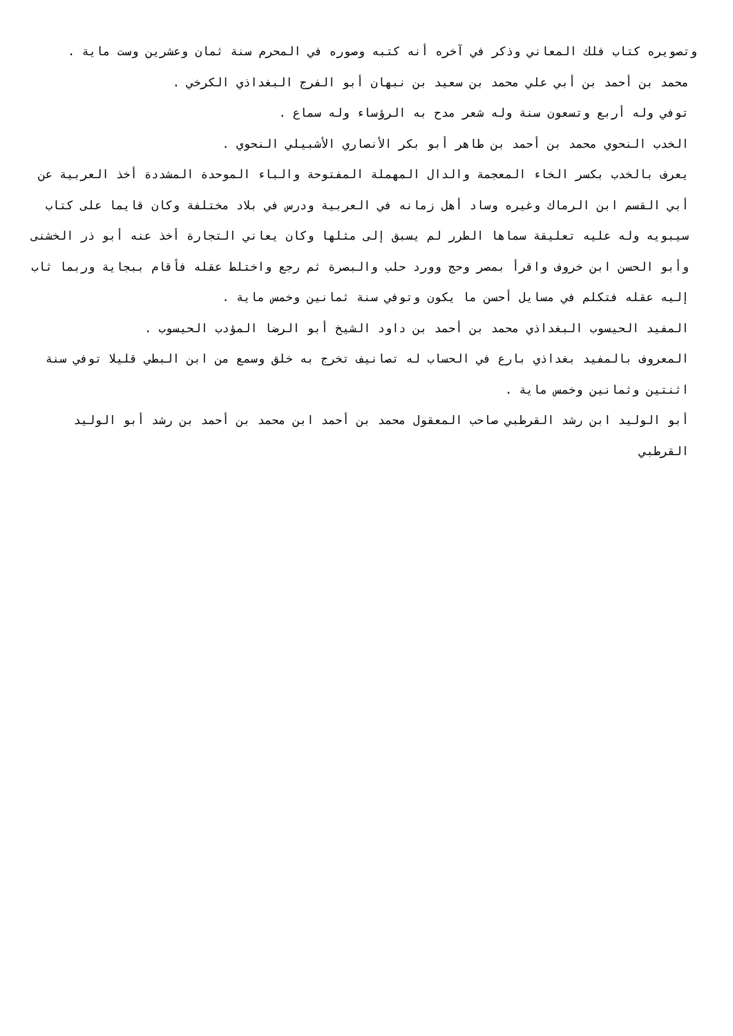وتصويره كتاب فلك المعاني وذكر في آخره أنه كتبه وصوره في المحرم سنة ثمان وعشرين وست ماية .
محمد بن أحمد بن أبي علي محمد بن سعيد بن نبهان أبو الفرج البغداذي الكرخي .
توفي وله أربع وتسعون سنة وله شعر مدح به الرؤساء وله سماع .
الخدب النحوي محمد بن أحمد بن طاهر أبو بكر الأنصاري الأشبيلي النحوي .
يعرف بالخدب بكسر الخاء المعجمة والدال المهملة المفتوحة والباء الموحدة المشددة أخذ العربية عن أبي القسم ابن الرماك وغيره وساد أهل زمانه في العربية ودرس في بلاد مختلفة وكان قايما على كتاب سيبويه وله عليه تعليقة سماها الطرر لم يسبق إلى مثلها وكان يعاني التجارة أخذ عنه أبو ذر الخشنى وأبو الحسن ابن خروف واقرأ بمصر وحج وورد حلب والبصرة ثم رجع واختلط عقله فأقام ببجاية وربما ثاب إليه عقله فتكلم في مسايل أحسن ما يكون وتوفي سنة ثمانين وخمس ماية .
المفيد الحيسوب البغداذي محمد بن أحمد بن داود الشيخ أبو الرضا المؤدب الحيسوب .
المعروف بالمفيد بغداذي بارع في الحساب له تصانيف تخرج به خلق وسمع من ابن البطي قليلا توفي سنة اثنتين وثمانين وخمس ماية .
أبو الوليد ابن رشد القرطبي صاحب المعقول محمد بن أحمد ابن محمد بن أحمد بن رشد أبو الوليد القرطبي